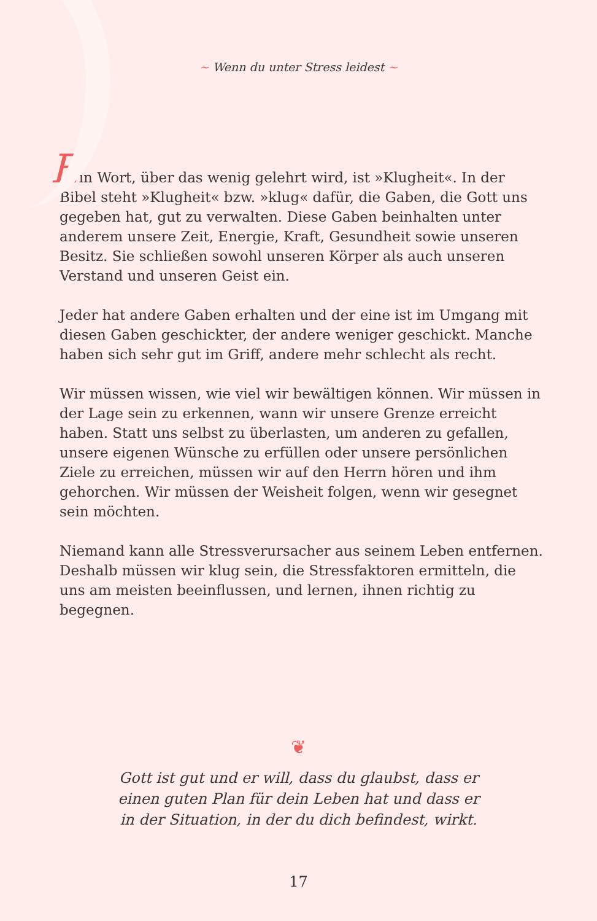~ Wenn du unter Stress leidest ~
Ein Wort, über das wenig gelehrt wird, ist »Klugheit«. In der Bibel steht »Klugheit« bzw. »klug« dafür, die Gaben, die Gott uns gegeben hat, gut zu verwalten. Diese Gaben beinhalten unter anderem unsere Zeit, Energie, Kraft, Gesundheit sowie unseren Besitz. Sie schließen sowohl unseren Körper als auch unseren Verstand und unseren Geist ein.
Jeder hat andere Gaben erhalten und der eine ist im Umgang mit diesen Gaben geschickter, der andere weniger geschickt. Manche haben sich sehr gut im Griff, andere mehr schlecht als recht.
Wir müssen wissen, wie viel wir bewältigen können. Wir müssen in der Lage sein zu erkennen, wann wir unsere Grenze erreicht haben. Statt uns selbst zu überlasten, um anderen zu gefallen, unsere eigenen Wünsche zu erfüllen oder unsere persönlichen Ziele zu erreichen, müssen wir auf den Herrn hören und ihm gehorchen. Wir müssen der Weisheit folgen, wenn wir gesegnet sein möchten.
Niemand kann alle Stressverursacher aus seinem Leben entfernen. Deshalb müssen wir klug sein, die Stressfaktoren ermitteln, die uns am meisten beeinflussen, und lernen, ihnen richtig zu begegnen.
❦
Gott ist gut und er will, dass du glaubst, dass er
einen guten Plan für dein Leben hat und dass er
in der Situation, in der du dich befindest, wirkt.
17